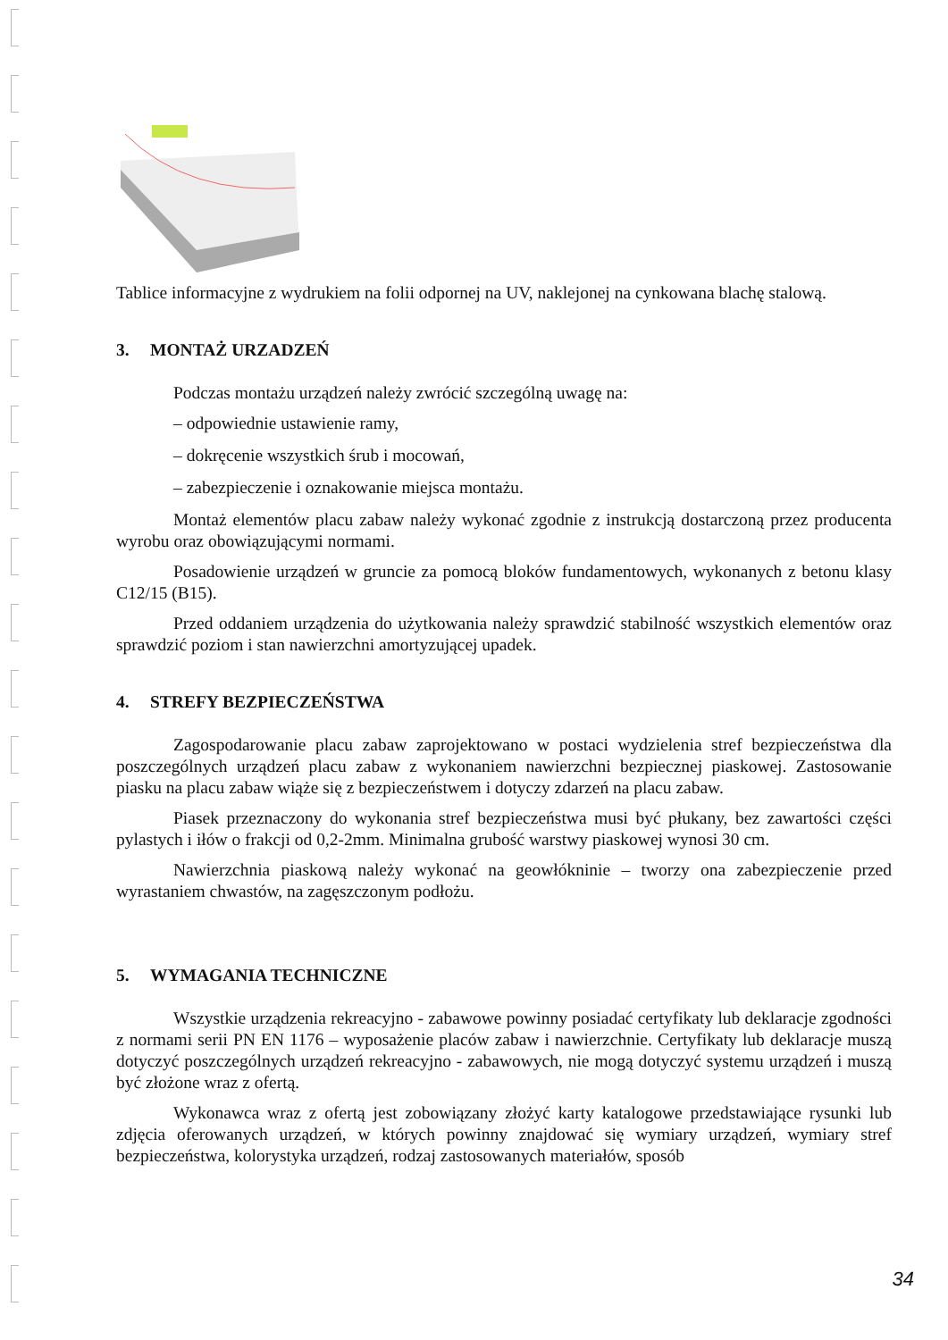Tablice informacyjne z wydrukiem na folii odpornej na UV, naklejonej na cynkowana blachę stalową.
3. MONTAŻ URZADZEŃ
Podczas montażu urządzeń należy zwrócić szczególną uwagę na:
– odpowiednie ustawienie ramy,
– dokręcenie wszystkich śrub i mocowań,
– zabezpieczenie i oznakowanie miejsca montażu.
Montaż elementów placu zabaw należy wykonać zgodnie z instrukcją dostarczoną przez producenta wyrobu oraz obowiązującymi normami.
Posadowienie urządzeń w gruncie za pomocą bloków fundamentowych, wykonanych z betonu klasy C12/15 (B15).
Przed oddaniem urządzenia do użytkowania należy sprawdzić stabilność wszystkich elementów oraz sprawdzić poziom i stan nawierzchni amortyzującej upadek.
4. STREFY BEZPIECZEŃSTWA
Zagospodarowanie placu zabaw zaprojektowano w postaci wydzielenia stref bezpieczeństwa dla poszczególnych urządzeń placu zabaw z wykonaniem nawierzchni bezpiecznej piaskowej. Zastosowanie piasku na placu zabaw wiąże się z bezpieczeństwem i dotyczy zdarzeń na placu zabaw.
Piasek przeznaczony do wykonania stref bezpieczeństwa musi być płukany, bez zawartości części pylastych i iłów o frakcji od 0,2-2mm. Minimalna grubość warstwy piaskowej wynosi 30 cm.
Nawierzchnia piaskową należy wykonać na geowłókninie – tworzy ona zabezpieczenie przed wyrastaniem chwastów, na zagęszczonym podłożu.
5. WYMAGANIA TECHNICZNE
Wszystkie urządzenia rekreacyjno - zabawowe powinny posiadać certyfikaty lub deklaracje zgodności z normami serii PN EN 1176 – wyposażenie placów zabaw i nawierzchnie. Certyfikaty lub deklaracje muszą dotyczyć poszczególnych urządzeń rekreacyjno - zabawowych, nie mogą dotyczyć systemu urządzeń i muszą być złożone wraz z ofertą.
Wykonawca wraz z ofertą jest zobowiązany złożyć karty katalogowe przedstawiające rysunki lub zdjęcia oferowanych urządzeń, w których powinny znajdować się wymiary urządzeń, wymiary stref bezpieczeństwa, kolorystyka urządzeń, rodzaj zastosowanych materiałów, sposób
34